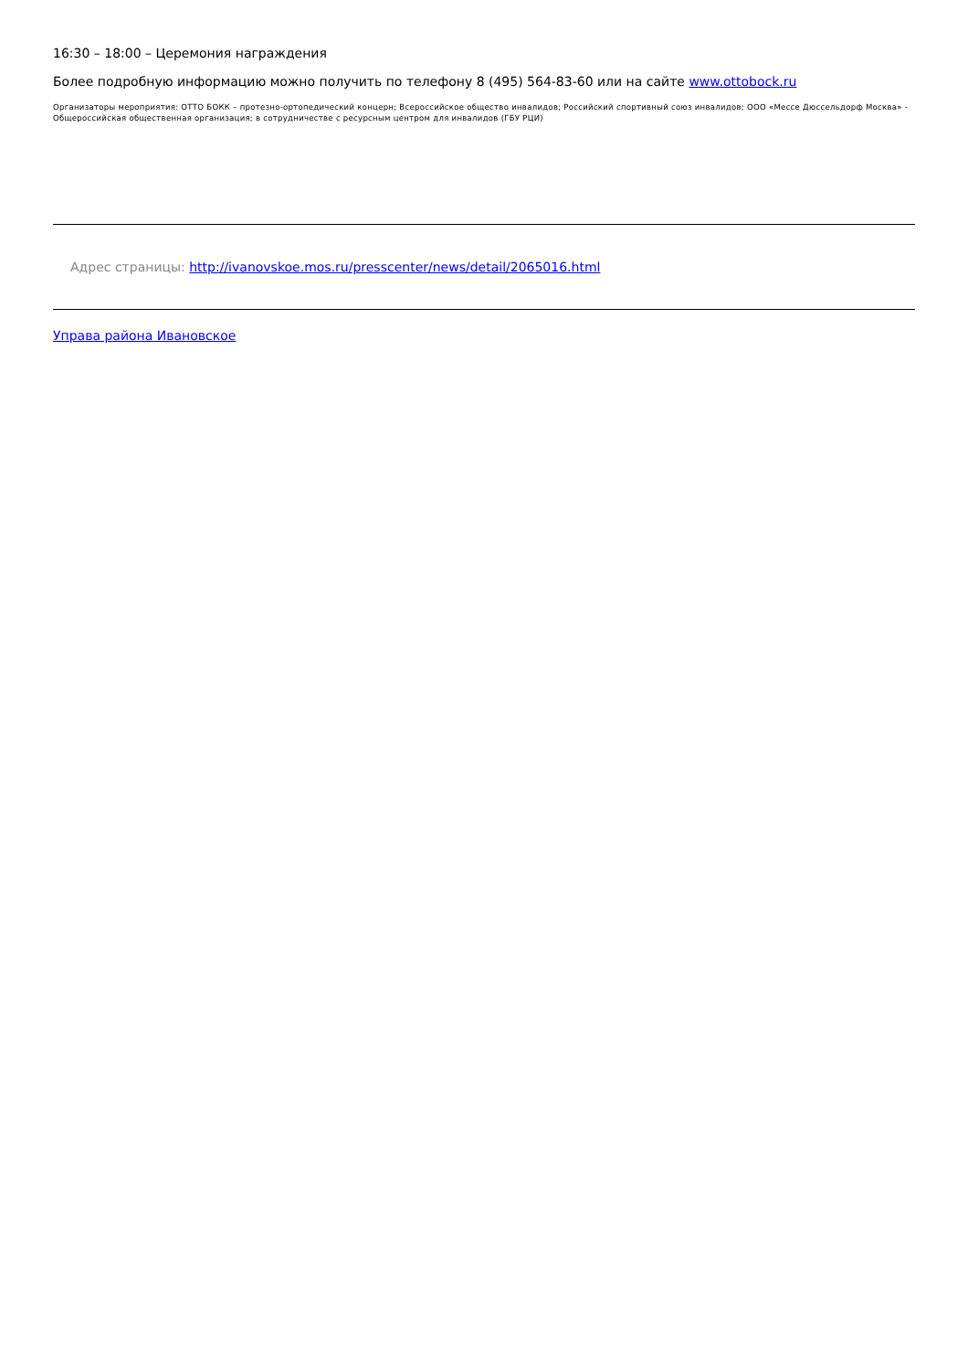16:30 – 18:00 – Церемония награждения
Более подробную информацию можно получить по телефону 8 (495) 564-83-60 или на сайте www.ottobock.ru
Организаторы мероприятия: ОТТО БОКК – протезно-ортопедический концерн; Всероссийское общество инвалидов; Российский спортивный союз инвалидов; ООО «Мессе Дюссельдорф Москва» - Общероссийская общественная организация; в сотрудничестве с ресурсным центром для инвалидов (ГБУ РЦИ)
Адрес страницы: http://ivanovskoe.mos.ru/presscenter/news/detail/2065016.html
Управа района Ивановское